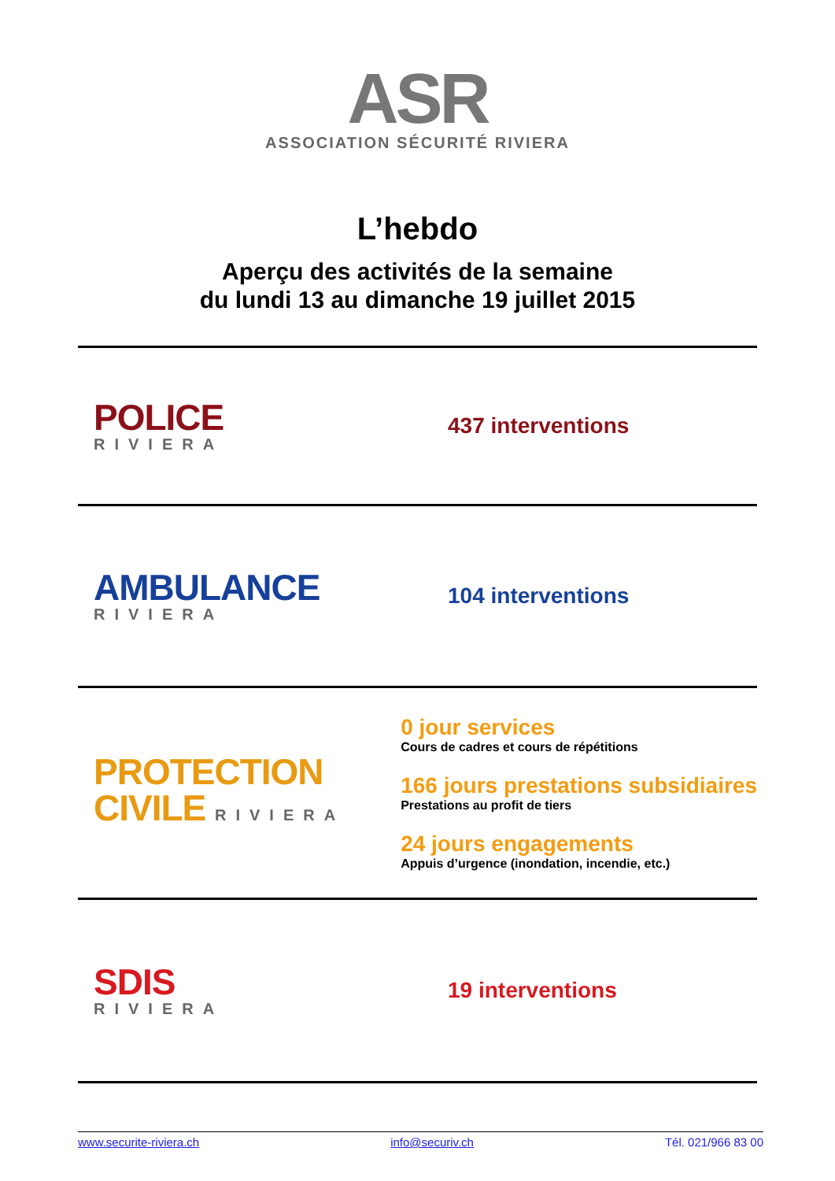ASR
ASSOCIATION SÉCURITÉ RIVIERA
L’hebdo
Aperçu des activités de la semaine
du lundi 13 au dimanche 19 juillet 2015
POLICE
RIVIERA
437 interventions
AMBULANCE
RIVIERA
104 interventions
PROTECTION
CIVILE RIVIERA
0 jour services
Cours de cadres et cours de répétitions
166 jours prestations subsidiaires
Prestations au profit de tiers
24 jours engagements
Appuis d’urgence (inondation, incendie, etc.)
SDIS
RIVIERA
19 interventions
www.securite-riviera.ch info@securiv.ch Tél. 021/966 83 00